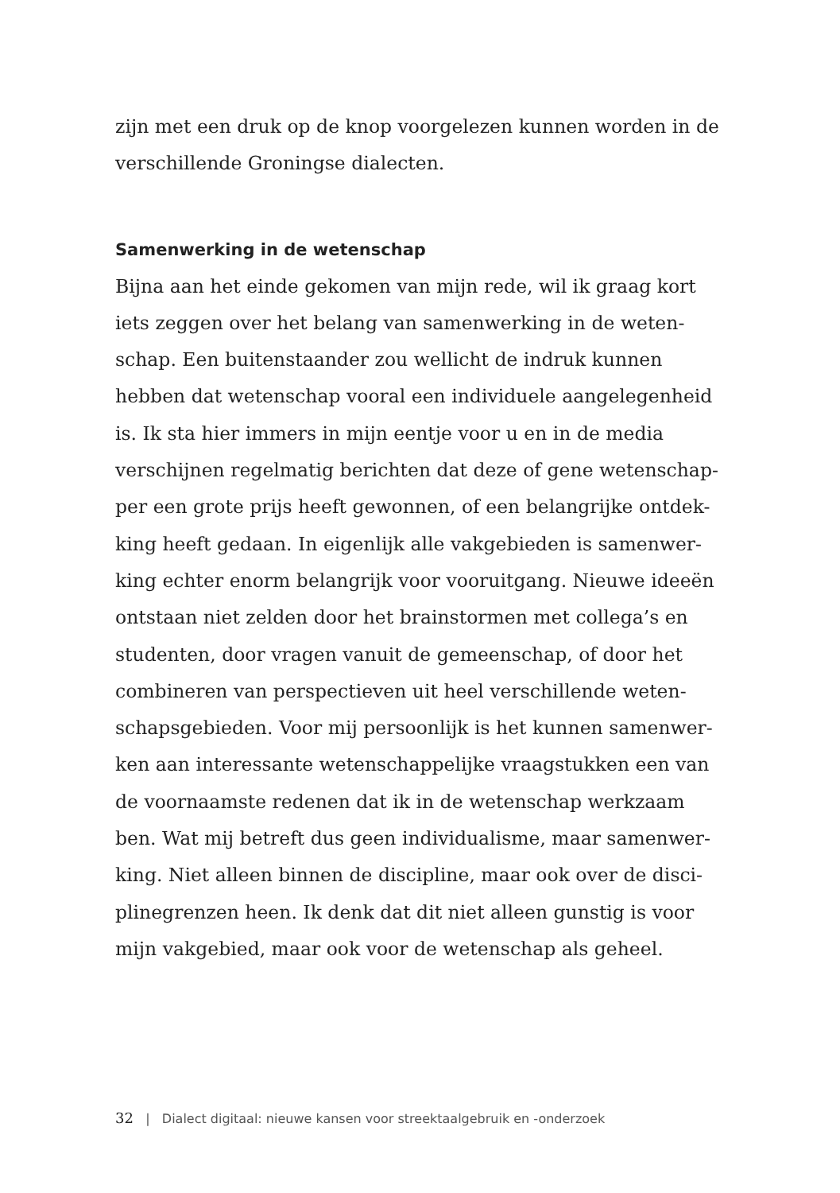zijn met een druk op de knop voorgelezen kunnen worden in de
verschillende Groningse dialecten.
Samenwerking in de wetenschap
Bijna aan het einde gekomen van mijn rede, wil ik graag kort
iets zeggen over het belang van samenwerking in de weten-
schap. Een buitenstaander zou wellicht de indruk kunnen
hebben dat wetenschap vooral een individuele aangelegenheid
is. Ik sta hier immers in mijn eentje voor u en in de media
verschijnen regelmatig berichten dat deze of gene wetenschap-
per een grote prijs heeft gewonnen, of een belangrijke ontdek-
king heeft gedaan. In eigenlijk alle vakgebieden is samenwer-
king echter enorm belangrijk voor vooruitgang. Nieuwe ideeën
ontstaan niet zelden door het brainstormen met collega’s en
studenten, door vragen vanuit de gemeenschap, of door het
combineren van perspectieven uit heel verschillende weten-
schapsgebieden. Voor mij persoonlijk is het kunnen samenwer-
ken aan interessante wetenschappelijke vraagstukken een van
de voornaamste redenen dat ik in de wetenschap werkzaam
ben. Wat mij betreft dus geen individualisme, maar samenwer-
king. Niet alleen binnen de discipline, maar ook over de disci-
plinegrenzen heen. Ik denk dat dit niet alleen gunstig is voor
mijn vakgebied, maar ook voor de wetenschap als geheel.
32 | Dialect digitaal: nieuwe kansen voor streektaalgebruik en -onderzoek